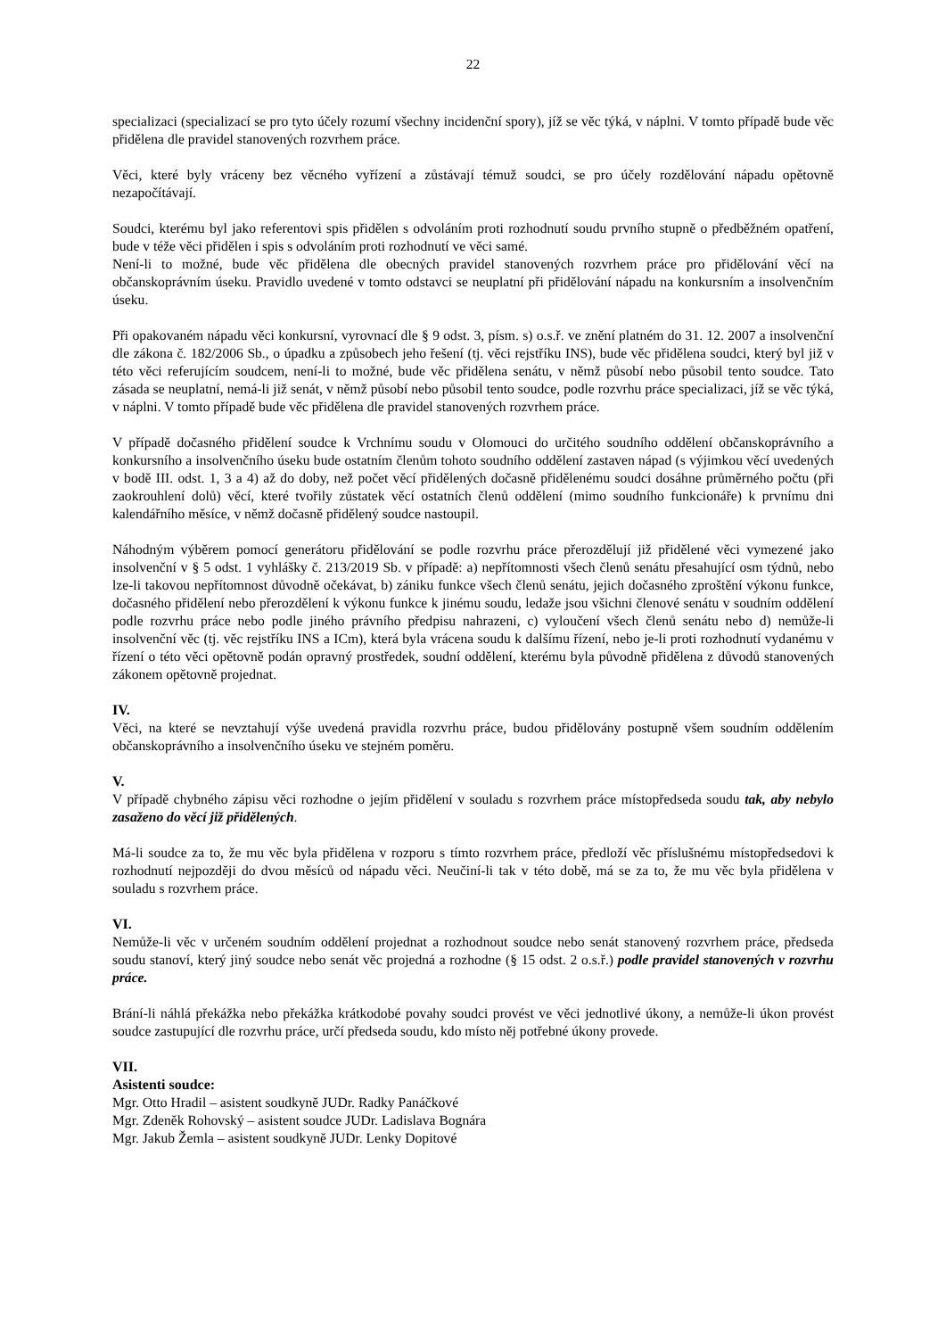22
specializaci (specializací se pro tyto účely rozumí všechny incidenční spory), jíž se věc týká, v náplni. V tomto případě bude věc přidělena dle pravidel stanovených rozvrhem práce.
Věci, které byly vráceny bez věcného vyřízení a zůstávají témuž soudci, se pro účely rozdělování nápadu opětovně nezapočítávají.
Soudci, kterému byl jako referentovi spis přidělen s odvoláním proti rozhodnutí soudu prvního stupně o předběžném opatření, bude v téže věci přidělen i spis s odvoláním proti rozhodnutí ve věci samé.
Není-li to možné, bude věc přidělena dle obecných pravidel stanovených rozvrhem práce pro přidělování věcí na občanskoprávním úseku. Pravidlo uvedené v tomto odstavci se neuplatní při přidělování nápadu na konkursním a insolvenčním úseku.
Při opakovaném nápadu věci konkursní, vyrovnací dle § 9 odst. 3, písm. s) o.s.ř. ve znění platném do 31. 12. 2007 a insolvenční dle zákona č. 182/2006 Sb., o úpadku a způsobech jeho řešení (tj. věci rejstříku INS), bude věc přidělena soudci, který byl již v této věci referujícím soudcem, není-li to možné, bude věc přidělena senátu, v němž působí nebo působil tento soudce. Tato zásada se neuplatní, nemá-li již senát, v němž působí nebo působil tento soudce, podle rozvrhu práce specializaci, jíž se věc týká, v náplni. V tomto případě bude věc přidělena dle pravidel stanovených rozvrhem práce.
V případě dočasného přidělení soudce k Vrchnímu soudu v Olomouci do určitého soudního oddělení občanskoprávního a konkursního a insolvenčního úseku bude ostatním členům tohoto soudního oddělení zastaven nápad (s výjimkou věcí uvedených v bodě III. odst. 1, 3 a 4) až do doby, než počet věcí přidělených dočasně přidělenému soudci dosáhne průměrného počtu (při zaokrouhlení dolů) věcí, které tvořily zůstatek věcí ostatních členů oddělení (mimo soudního funkcionáře) k prvnímu dni kalendářního měsíce, v němž dočasně přidělený soudce nastoupil.
Náhodným výběrem pomocí generátoru přidělování se podle rozvrhu práce přerozdělují již přidělené věci vymezené jako insolvenční v § 5 odst. 1 vyhlášky č. 213/2019 Sb. v případě: a) nepřítomnosti všech členů senátu přesahující osm týdnů, nebo lze-li takovou nepřítomnost důvodně očekávat, b) zániku funkce všech členů senátu, jejich dočasného zproštění výkonu funkce, dočasného přidělení nebo přerozdělení k výkonu funkce k jinému soudu, ledaže jsou všichni členové senátu v soudním oddělení podle rozvrhu práce nebo podle jiného právního předpisu nahrazeni, c) vyloučení všech členů senátu nebo d) nemůže-li insolvenční věc (tj. věc rejstříku INS a ICm), která byla vrácena soudu k dalšímu řízení, nebo je-li proti rozhodnutí vydanému v řízení o této věci opětovně podán opravný prostředek, soudní oddělení, kterému byla původně přidělena z důvodů stanovených zákonem opětovně projednat.
IV.
Věci, na které se nevztahují výše uvedená pravidla rozvrhu práce, budou přidělovány postupně všem soudním oddělením občanskoprávního a insolvenčního úseku ve stejném poměru.
V.
V případě chybného zápisu věci rozhodne o jejím přidělení v souladu s rozvrhem práce místopředseda soudu tak, aby nebylo zasaženo do věcí již přidělených.
Má-li soudce za to, že mu věc byla přidělena v rozporu s tímto rozvrhem práce, předloží věc příslušnému místopředsedovi k rozhodnutí nejpozději do dvou měsíců od nápadu věci. Neučiní-li tak v této době, má se za to, že mu věc byla přidělena v souladu s rozvrhem práce.
VI.
Nemůže-li věc v určeném soudním oddělení projednat a rozhodnout soudce nebo senát stanovený rozvrhem práce, předseda soudu stanoví, který jiný soudce nebo senát věc projedná a rozhodne (§ 15 odst. 2 o.s.ř.) podle pravidel stanovených v rozvrhu práce.
Brání-li náhlá překážka nebo překážka krátkodobé povahy soudci provést ve věci jednotlivé úkony, a nemůže-li úkon provést soudce zastupující dle rozvrhu práce, určí předseda soudu, kdo místo něj potřebné úkony provede.
VII.
Asistenti soudce:
Mgr. Otto Hradil – asistent soudkyně JUDr. Radky Panáčkové
Mgr. Zdeněk Rohovský – asistent soudce JUDr. Ladislava Bognára
Mgr. Jakub Žemla – asistent soudkyně JUDr. Lenky Dopitové